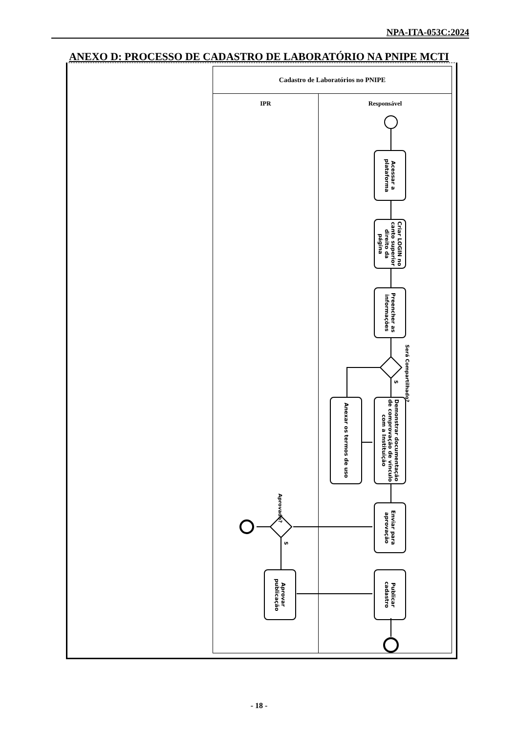NPA-ITA-053C:2024
ANEXO D: PROCESSO DE CADASTRO DE LABORATÓRIO NA PNIPE MCTI
Cadastro de Laboratórios no PNIPE
IPR Responsável
Acessar a plataforma
Criar LOGIN no canto superior direito da página
Preencher as informações
Será Compartilhado?
S
Anexar os termos de uso
Demonstrar documentação de comprovação de vínculo com a Instituição
Enviar para aprovação
Aprovado?
S
Aprovar publicação
Publicar cadastro
- 18 -